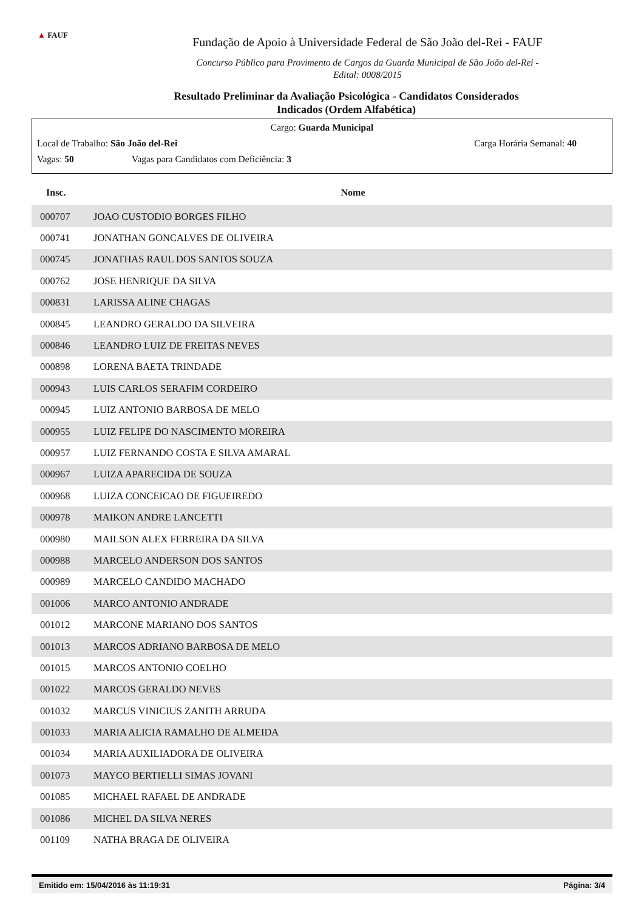▲ FAUF
Fundação de Apoio à Universidade Federal de São João del-Rei - FAUF
Concurso Público para Provimento de Cargos da Guarda Municipal de São João del-Rei -
Edital: 0008/2015
Resultado Preliminar da Avaliação Psicológica - Candidatos Considerados
Indicados (Ordem Alfabética)
Cargo: Guarda Municipal
Local de Trabalho: São João del-Rei Carga Horária Semanal: 40
Vagas: 50 Vagas para Candidatos com Deficiência: 3
| Insc. | Nome |
| --- | --- |
| 000707 | JOAO CUSTODIO BORGES FILHO |
| 000741 | JONATHAN GONCALVES DE OLIVEIRA |
| 000745 | JONATHAS RAUL DOS SANTOS SOUZA |
| 000762 | JOSE HENRIQUE DA SILVA |
| 000831 | LARISSA ALINE CHAGAS |
| 000845 | LEANDRO GERALDO DA SILVEIRA |
| 000846 | LEANDRO LUIZ DE FREITAS NEVES |
| 000898 | LORENA BAETA TRINDADE |
| 000943 | LUIS CARLOS SERAFIM CORDEIRO |
| 000945 | LUIZ ANTONIO BARBOSA DE MELO |
| 000955 | LUIZ FELIPE DO NASCIMENTO MOREIRA |
| 000957 | LUIZ FERNANDO COSTA E SILVA AMARAL |
| 000967 | LUIZA APARECIDA DE SOUZA |
| 000968 | LUIZA CONCEICAO DE FIGUEIREDO |
| 000978 | MAIKON ANDRE LANCETTI |
| 000980 | MAILSON ALEX FERREIRA DA SILVA |
| 000988 | MARCELO ANDERSON DOS SANTOS |
| 000989 | MARCELO CANDIDO MACHADO |
| 001006 | MARCO ANTONIO ANDRADE |
| 001012 | MARCONE MARIANO DOS SANTOS |
| 001013 | MARCOS ADRIANO BARBOSA DE MELO |
| 001015 | MARCOS ANTONIO COELHO |
| 001022 | MARCOS GERALDO NEVES |
| 001032 | MARCUS VINICIUS ZANITH ARRUDA |
| 001033 | MARIA ALICIA RAMALHO DE ALMEIDA |
| 001034 | MARIA AUXILIADORA DE OLIVEIRA |
| 001073 | MAYCO BERTIELLI SIMAS JOVANI |
| 001085 | MICHAEL RAFAEL DE ANDRADE |
| 001086 | MICHEL DA SILVA NERES |
| 001109 | NATHA BRAGA DE OLIVEIRA |
Emitido em: 15/04/2016 às 11:19:31 Página: 3/4